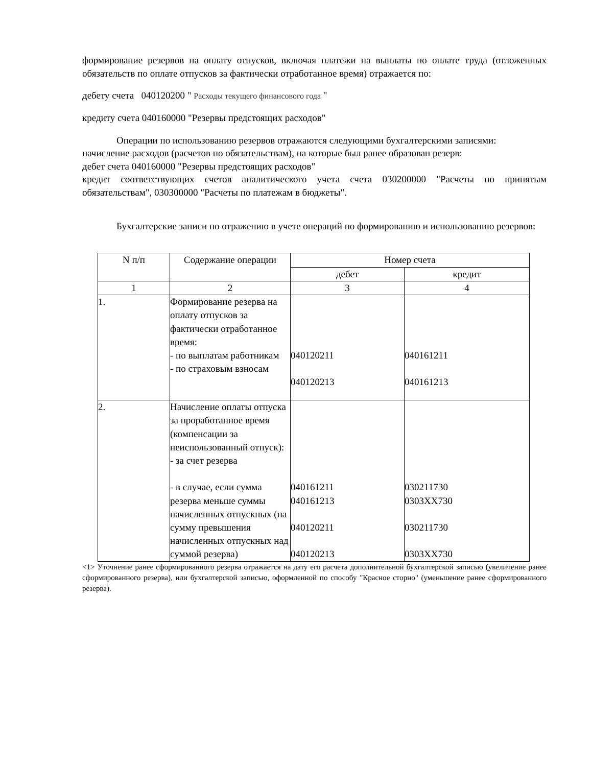формирование резервов на оплату отпусков, включая платежи на выплаты по оплате труда (отложенных обязательств по оплате отпусков за фактически отработанное время) отражается по:
дебету счета 040120200 " Расходы текущего финансового года "
кредиту счета 040160000 "Резервы предстоящих расходов"
Операции по использованию резервов отражаются следующими бухгалтерскими записями:
начисление расходов (расчетов по обязательствам), на которые был ранее образован резерв:
дебет счета 040160000 "Резервы предстоящих расходов"
кредит соответствующих счетов аналитического учета счета 030200000 "Расчеты по принятым обязательствам", 030300000 "Расчеты по платежам в бюджеты".
Бухгалтерские записи по отражению в учете операций по формированию и использованию резервов:
| N п/п | Содержание операции | Номер счета | |
| --- | --- | --- | --- |
| | | дебет | кредит |
| 1 | 2 | 3 | 4 |
| 1. | Формирование резерва на оплату отпусков за фактически отработанное время: - по выплатам работникам - по страховым взносам | 040120211 040120213 | 040161211 040161213 |
| 2. | Начисление оплаты отпуска за проработанное время (компенсации за неиспользованный отпуск): - за счет резерва - в случае, если сумма резерва меньше суммы начисленных отпускных (на сумму превышения начисленных отпускных над суммой резерва) | 040161211 040161213 040120211 040120213 | 030211730 0303XX730 030211730 0303XX730 |
<1> Уточнение ранее сформированного резерва отражается на дату его расчета дополнительной бухгалтерской записью (увеличение ранее сформированного резерва), или бухгалтерской записью, оформленной по способу "Красное сторно" (уменьшение ранее сформированного резерва).